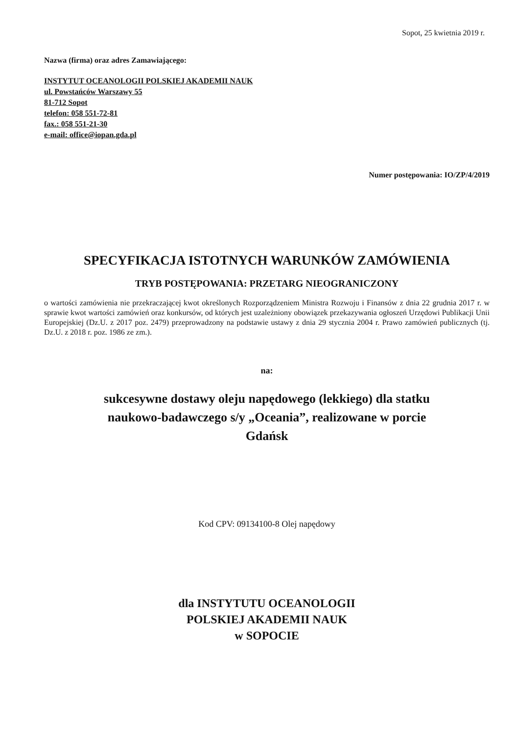Sopot, 25 kwietnia 2019 r.
Nazwa (firma) oraz adres Zamawiającego:
INSTYTUT OCEANOLOGII POLSKIEJ AKADEMII NAUK
ul. Powstańców Warszawy 55
81-712 Sopot
telefon: 058 551-72-81
fax.: 058 551-21-30
e-mail: office@iopan.gda.pl
Numer postępowania: IO/ZP/4/2019
SPECYFIKACJA ISTOTNYCH WARUNKÓW ZAMÓWIENIA
TRYB POSTĘPOWANIA: PRZETARG NIEOGRANICZONY
o wartości zamówienia nie przekraczającej kwot określonych Rozporządzeniem Ministra Rozwoju i Finansów z dnia 22 grudnia 2017 r. w sprawie kwot wartości zamówień oraz konkursów, od których jest uzależniony obowiązek przekazywania ogłoszeń Urzędowi Publikacji Unii Europejskiej (Dz.U. z 2017 poz. 2479) przeprowadzony na podstawie ustawy z dnia 29 stycznia 2004 r. Prawo zamówień publicznych (tj. Dz.U. z 2018 r. poz. 1986 ze zm.).
na:
sukcesywne dostawy oleju napędowego (lekkiego) dla statku
naukowo-badawczego s/y „Oceania”, realizowane w porcie
Gdańsk
Kod CPV: 09134100-8 Olej napędowy
dla INSTYTUTU OCEANOLOGII
POLSKIEJ AKADEMII NAUK
w SOPOCIE